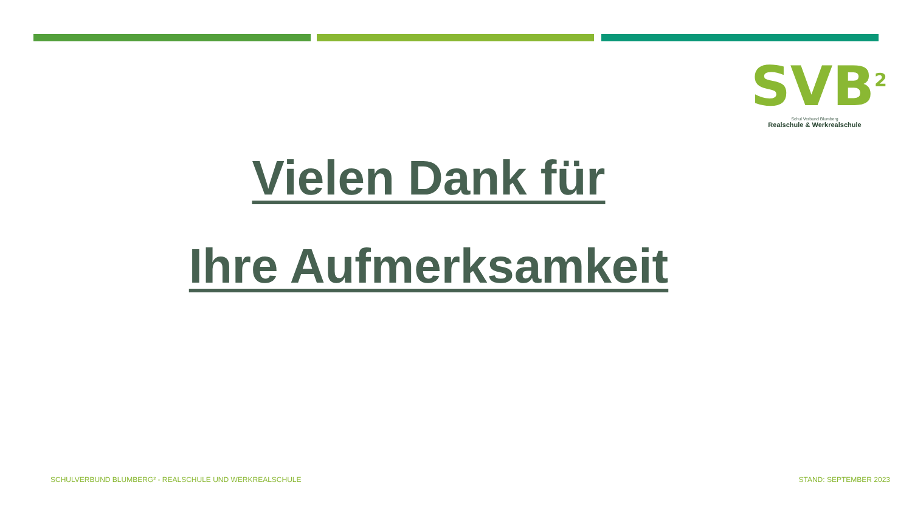SVB<sup>2</sup>
Schul Verbund Blumberg
Realschule & Werkrealschule
Vielen Dank für
Ihre Aufmerksamkeit
SCHULVERBUND BLUMBERG² - REALSCHULE UND WERKREALSCHULE
STAND: SEPTEMBER 2023